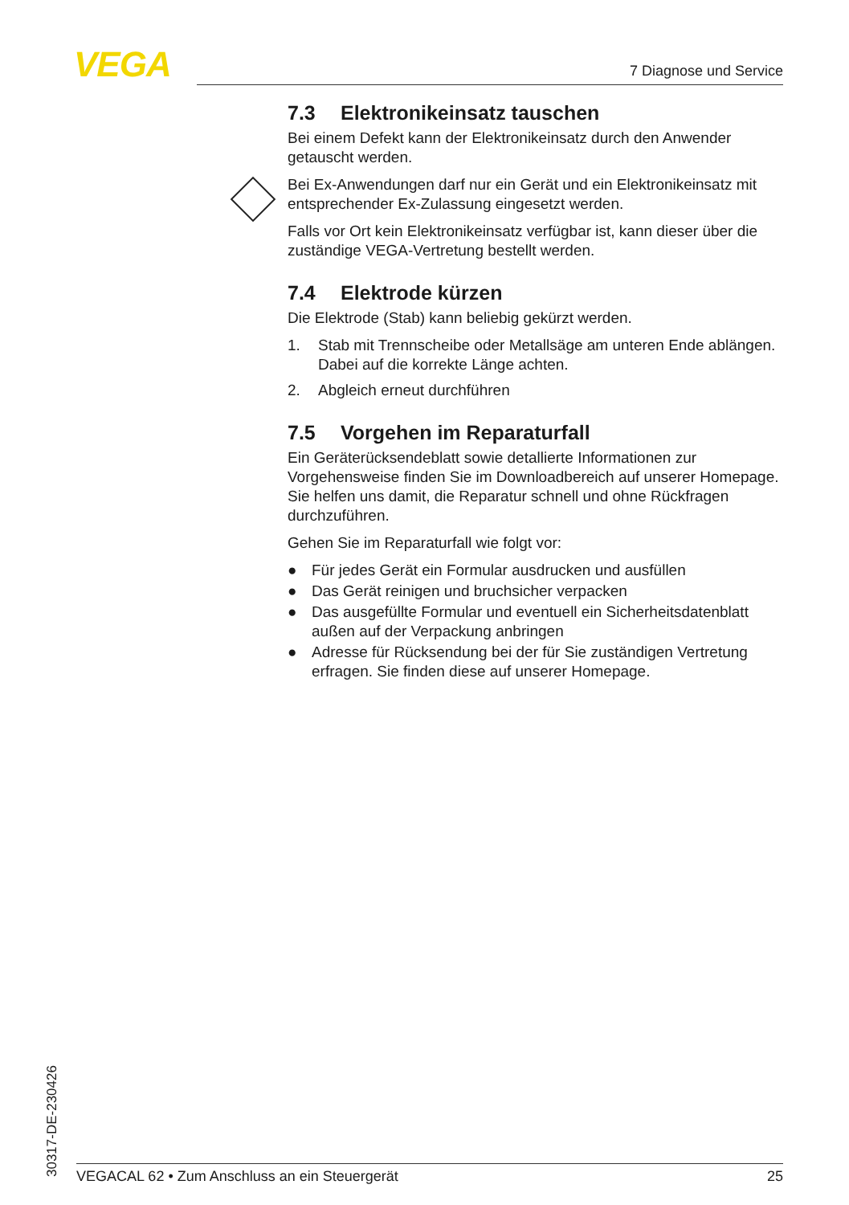VEGA 7 Diagnose und Service
7.3 Elektronikeinsatz tauschen
Bei einem Defekt kann der Elektronikeinsatz durch den Anwender getauscht werden.
Bei Ex-Anwendungen darf nur ein Gerät und ein Elektronikeinsatz mit entsprechender Ex-Zulassung eingesetzt werden.
Falls vor Ort kein Elektronikeinsatz verfügbar ist, kann dieser über die zuständige VEGA-Vertretung bestellt werden.
7.4 Elektrode kürzen
Die Elektrode (Stab) kann beliebig gekürzt werden.
1. Stab mit Trennscheibe oder Metallsäge am unteren Ende ablängen. Dabei auf die korrekte Länge achten.
2. Abgleich erneut durchführen
7.5 Vorgehen im Reparaturfall
Ein Geräterücksendeblatt sowie detallierte Informationen zur Vorgehensweise finden Sie im Downloadbereich auf unserer Homepage. Sie helfen uns damit, die Reparatur schnell und ohne Rückfragen durchzuführen.
Gehen Sie im Reparaturfall wie folgt vor:
● Für jedes Gerät ein Formular ausdrucken und ausfüllen
● Das Gerät reinigen und bruchsicher verpacken
● Das ausgefüllte Formular und eventuell ein Sicherheitsdatenblatt außen auf der Verpackung anbringen
● Adresse für Rücksendung bei der für Sie zuständigen Vertretung erfragen. Sie finden diese auf unserer Homepage.
30317-DE-230426
VEGACAL 62 • Zum Anschluss an ein Steuergerät 25